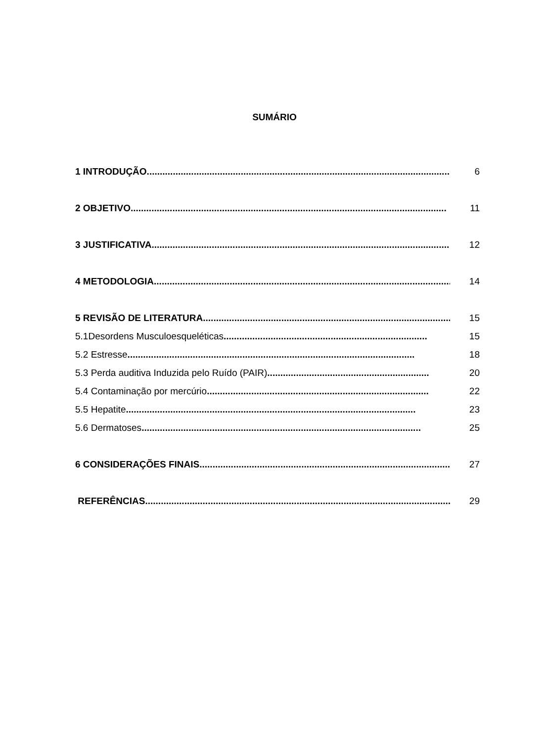SUMÁRIO
1 INTRODUÇÃO..................................................................................................................... 6
2 OBJETIVO......................................................................................................................... 11
3 JUSTIFICATIVA.................................................................................................................. 12
4 METODOLOGIA.................................................................................................................. 14
5 REVISÃO DE LITERATURA.................................................................................................... 15
5.1Desordens Musculoesqueléticas.............................................................................. 15
5.2 Estresse.............................................................................................................. 18
5.3 Perda auditiva Induzida pelo Ruído (PAIR).............................................................. 20
5.4 Contaminação por mercúrio..................................................................................... 22
5.5 Hepatite............................................................................................................... 23
5.6 Dermatoses........................................................................................................... 25
6 CONSIDERAÇÕES FINAIS...................................................................................................... 27
REFERÊNCIAS...................................................................................................................... 29